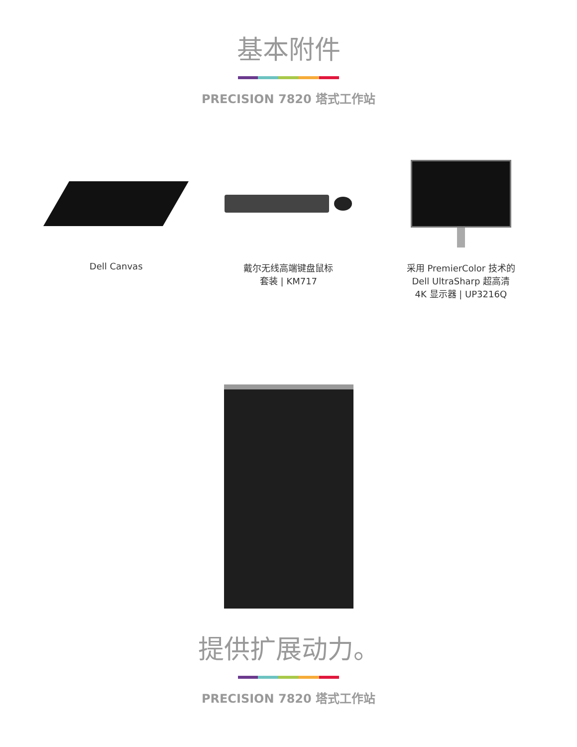基本附件
PRECISION 7820 塔式工作站
Dell Canvas 戴尔无线高端键盘鼠标
套装 | KM717
采用 PremierColor 技术的
Dell UltraSharp 超高清
4K 显示器 | UP3216Q
提供扩展动力。
PRECISION 7820 塔式工作站